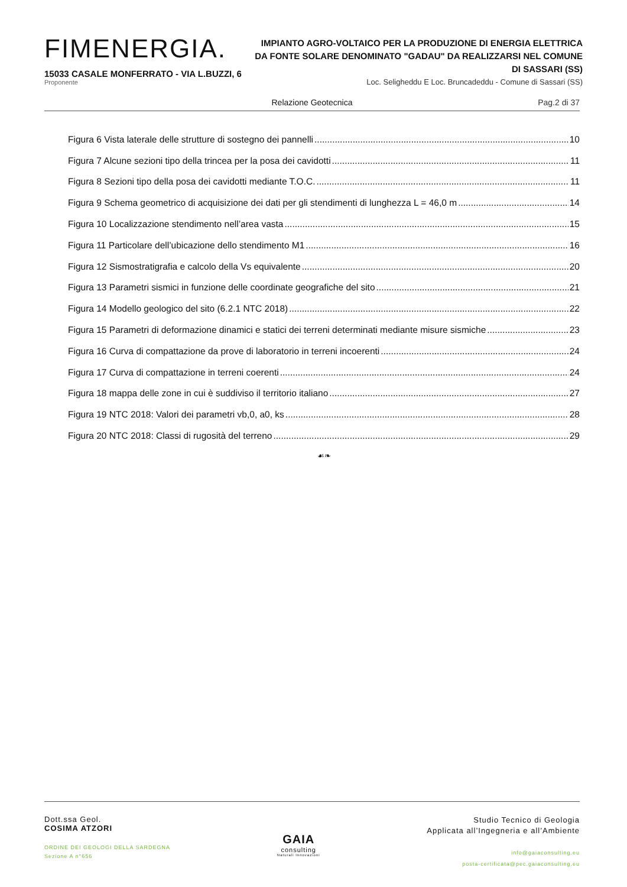FIMENERGIA.
15033 CASALE MONFERRATO - VIA L.BUZZI, 6
Proponente
IMPIANTO AGRO-VOLTAICO PER LA PRODUZIONE DI ENERGIA ELETTRICA DA FONTE SOLARE DENOMINATO "GADAU" DA REALIZZARSI NEL COMUNE DI SASSARI (SS)
Loc. Seligheddu E Loc. Bruncadeddu - Comune di Sassari (SS)
Relazione Geotecnica Pag.2 di 37
Figura 6 Vista laterale delle strutture di sostegno dei pannelli 10
Figura 7 Alcune sezioni tipo della trincea per la posa dei cavidotti 11
Figura 8 Sezioni tipo della posa dei cavidotti mediante T.O.C. 11
Figura 9 Schema geometrico di acquisizione dei dati per gli stendimenti di lunghezza L = 46,0 m 14
Figura 10 Localizzazione stendimento nell’area vasta 15
Figura 11 Particolare dell’ubicazione dello stendimento M1 16
Figura 12 Sismostratigrafia e calcolo della Vs equivalente 20
Figura 13 Parametri sismici in funzione delle coordinate geografiche del sito 21
Figura 14 Modello geologico del sito (6.2.1 NTC 2018) 22
Figura 15 Parametri di deformazione dinamici e statici dei terreni determinati mediante misure sismiche 23
Figura 16 Curva di compattazione da prove di laboratorio in terreni incoerenti 24
Figura 17 Curva di compattazione in terreni coerenti 24
Figura 18 mappa delle zone in cui è suddiviso il territorio italiano 27
Figura 19 NTC 2018: Valori dei parametri vb,0, a0, ks 28
Figura 20 NTC 2018: Classi di rugosità del terreno 29
☙❧
Dott.ssa Geol.
COSIMA ATZORI
ORDINE DEI GEOLOGI DELLA SARDEGNA
Sezione A n°656
GAIA
consulting
Naturali Innovazioni
Studio Tecnico di Geologia
Applicata all’Ingegneria e all’Ambiente
info@gaiaconsulting.eu
posta-certificata@pec.gaiaconsulting.eu